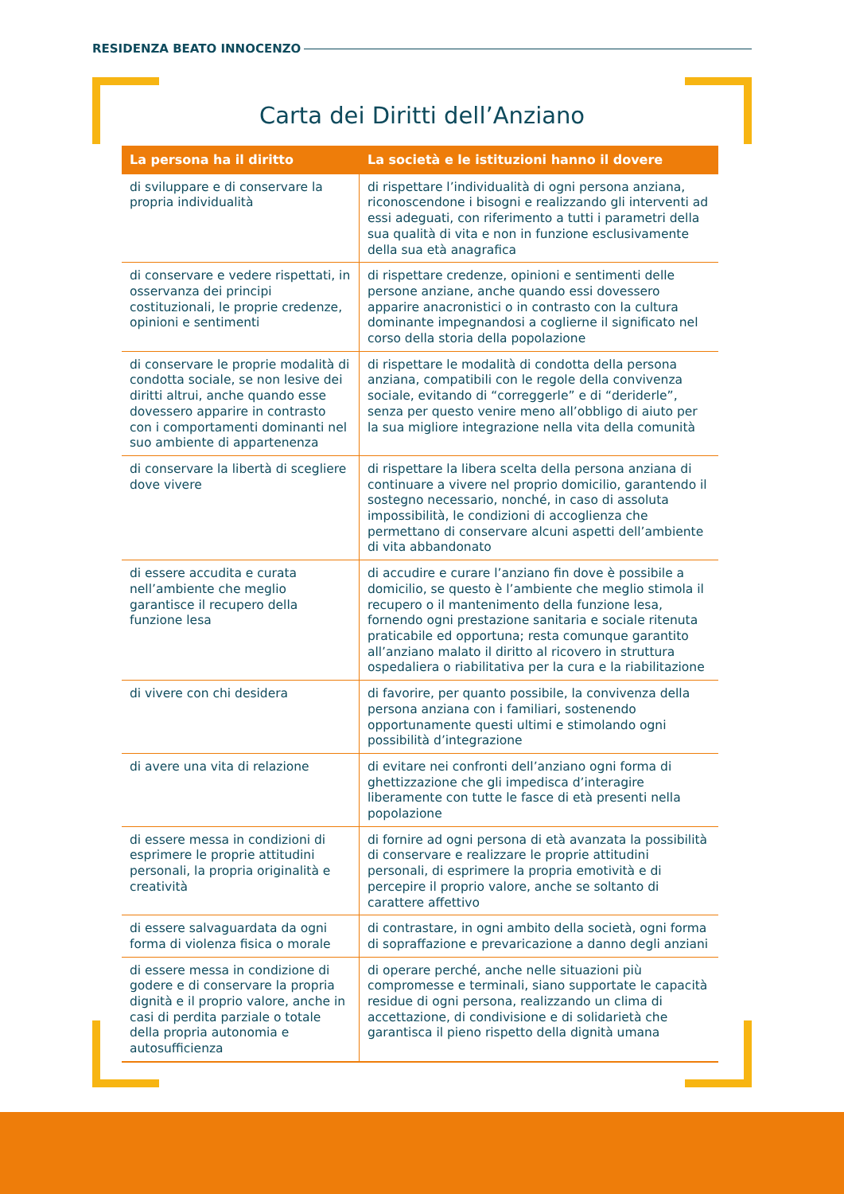RESIDENZA BEATO INNOCENZO
Carta dei Diritti dell’Anziano
| La persona ha il diritto | La società e le istituzioni hanno il dovere |
| --- | --- |
| di sviluppare e di conservare la propria individualità | di rispettare l’individualità di ogni persona anziana, riconoscendone i bisogni e realizzando gli interventi ad essi adeguati, con riferimento a tutti i parametri della sua qualità di vita e non in funzione esclusivamente della sua età anagrafica |
| di conservare e vedere rispettati, in osservanza dei principi costituzionali, le proprie credenze, opinioni e sentimenti | di rispettare credenze, opinioni e sentimenti delle persone anziane, anche quando essi dovessero apparire anacronistici o in contrasto con la cultura dominante impegnandosi a coglierne il significato nel corso della storia della popolazione |
| di conservare le proprie modalità di condotta sociale, se non lesive dei diritti altrui, anche quando esse dovessero apparire in contrasto con i comportamenti dominanti nel suo ambiente di appartenenza | di rispettare le modalità di condotta della persona anziana, compatibili con le regole della convivenza sociale, evitando di “correggerle” e di “deriderle”, senza per questo venire meno all’obbligo di aiuto per la sua migliore integrazione nella vita della comunità |
| di conservare la libertà di scegliere dove vivere | di rispettare la libera scelta della persona anziana di continuare a vivere nel proprio domicilio, garantendo il sostegno necessario, nonché, in caso di assoluta impossibilità, le condizioni di accoglienza che permettano di conservare alcuni aspetti dell’ambiente di vita abbandonato |
| di essere accudita e curata nell’ambiente che meglio garantisce il recupero della funzione lesa | di accudire e curare l’anziano fin dove è possibile a domicilio, se questo è l’ambiente che meglio stimola il recupero o il mantenimento della funzione lesa, fornendo ogni prestazione sanitaria e sociale ritenuta praticabile ed opportuna; resta comunque garantito all’anziano malato il diritto al ricovero in struttura ospedaliera o riabilitativa per la cura e la riabilitazione |
| di vivere con chi desidera | di favorire, per quanto possibile, la convivenza della persona anziana con i familiari, sostenendo opportunamente questi ultimi e stimolando ogni possibilità d’integrazione |
| di avere una vita di relazione | di evitare nei confronti dell’anziano ogni forma di ghettizzazione che gli impedisca d’interagire liberamente con tutte le fasce di età presenti nella popolazione |
| di essere messa in condizioni di esprimere le proprie attitudini personali, la propria originalità e creatività | di fornire ad ogni persona di età avanzata la possibilità di conservare e realizzare le proprie attitudini personali, di esprimere la propria emotività e di percepire il proprio valore, anche se soltanto di carattere affettivo |
| di essere salvaguardata da ogni forma di violenza fisica o morale | di contrastare, in ogni ambito della società, ogni forma di sopraffazione e prevaricazione a danno degli anziani |
| di essere messa in condizione di godere e di conservare la propria dignità e il proprio valore, anche in casi di perdita parziale o totale della propria autonomia e autosufficienza | di operare perché, anche nelle situazioni più compromesse e terminali, siano supportate le capacità residue di ogni persona, realizzando un clima di accettazione, di condivisione e di solidarietà che garantisca il pieno rispetto della dignità umana |